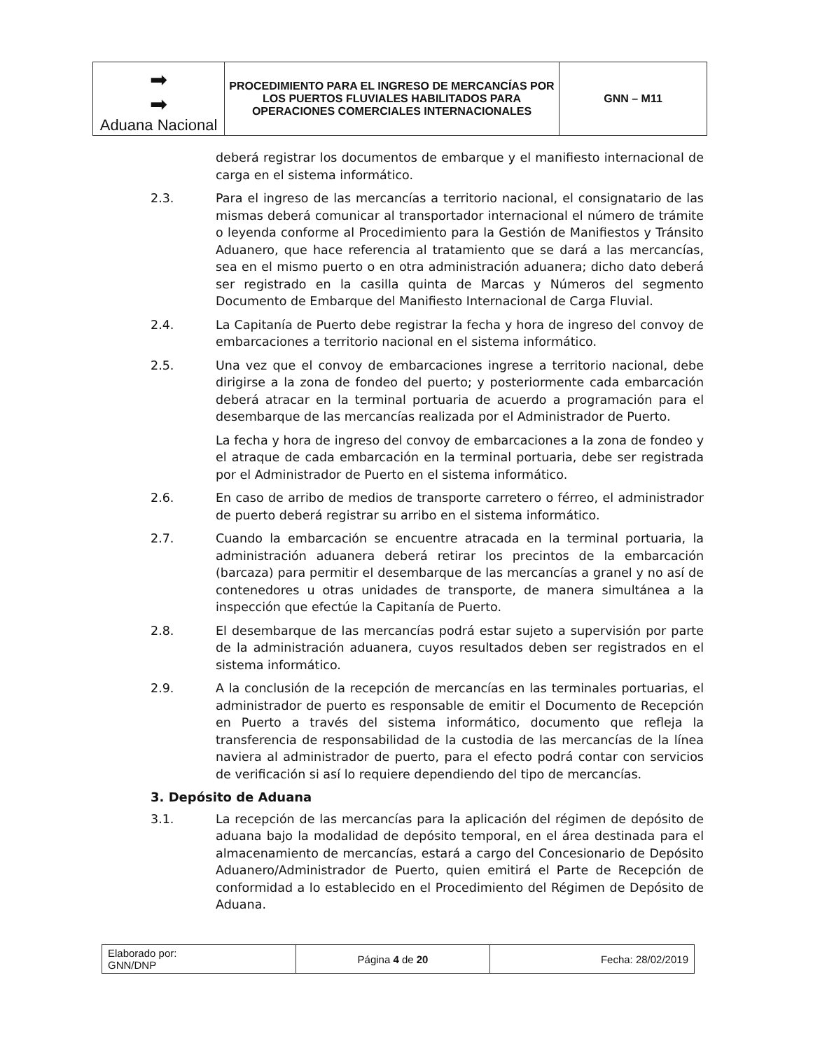| ➡ ➡ Aduana Nacional | PROCEDIMIENTO PARA EL INGRESO DE MERCANCÍAS POR LOS PUERTOS FLUVIALES HABILITADOS PARA OPERACIONES COMERCIALES INTERNACIONALES | GNN – M11 |
deberá registrar los documentos de embarque y el manifiesto internacional de carga en el sistema informático.
2.3. Para el ingreso de las mercancías a territorio nacional, el consignatario de las mismas deberá comunicar al transportador internacional el número de trámite o leyenda conforme al Procedimiento para la Gestión de Manifiestos y Tránsito Aduanero, que hace referencia al tratamiento que se dará a las mercancías, sea en el mismo puerto o en otra administración aduanera; dicho dato deberá ser registrado en la casilla quinta de Marcas y Números del segmento Documento de Embarque del Manifiesto Internacional de Carga Fluvial.
2.4. La Capitanía de Puerto debe registrar la fecha y hora de ingreso del convoy de embarcaciones a territorio nacional en el sistema informático.
2.5. Una vez que el convoy de embarcaciones ingrese a territorio nacional, debe dirigirse a la zona de fondeo del puerto; y posteriormente cada embarcación deberá atracar en la terminal portuaria de acuerdo a programación para el desembarque de las mercancías realizada por el Administrador de Puerto.
La fecha y hora de ingreso del convoy de embarcaciones a la zona de fondeo y el atraque de cada embarcación en la terminal portuaria, debe ser registrada por el Administrador de Puerto en el sistema informático.
2.6. En caso de arribo de medios de transporte carretero o férreo, el administrador de puerto deberá registrar su arribo en el sistema informático.
2.7. Cuando la embarcación se encuentre atracada en la terminal portuaria, la administración aduanera deberá retirar los precintos de la embarcación (barcaza) para permitir el desembarque de las mercancías a granel y no así de contenedores u otras unidades de transporte, de manera simultánea a la inspección que efectúe la Capitanía de Puerto.
2.8. El desembarque de las mercancías podrá estar sujeto a supervisión por parte de la administración aduanera, cuyos resultados deben ser registrados en el sistema informático.
2.9. A la conclusión de la recepción de mercancías en las terminales portuarias, el administrador de puerto es responsable de emitir el Documento de Recepción en Puerto a través del sistema informático, documento que refleja la transferencia de responsabilidad de la custodia de las mercancías de la línea naviera al administrador de puerto, para el efecto podrá contar con servicios de verificación si así lo requiere dependiendo del tipo de mercancías.
3. Depósito de Aduana
3.1. La recepción de las mercancías para la aplicación del régimen de depósito de aduana bajo la modalidad de depósito temporal, en el área destinada para el almacenamiento de mercancías, estará a cargo del Concesionario de Depósito Aduanero/Administrador de Puerto, quien emitirá el Parte de Recepción de conformidad a lo establecido en el Procedimiento del Régimen de Depósito de Aduana.
| Elaborado por: GNN/DNP | Página 4 de 20 | Fecha: 28/02/2019 |